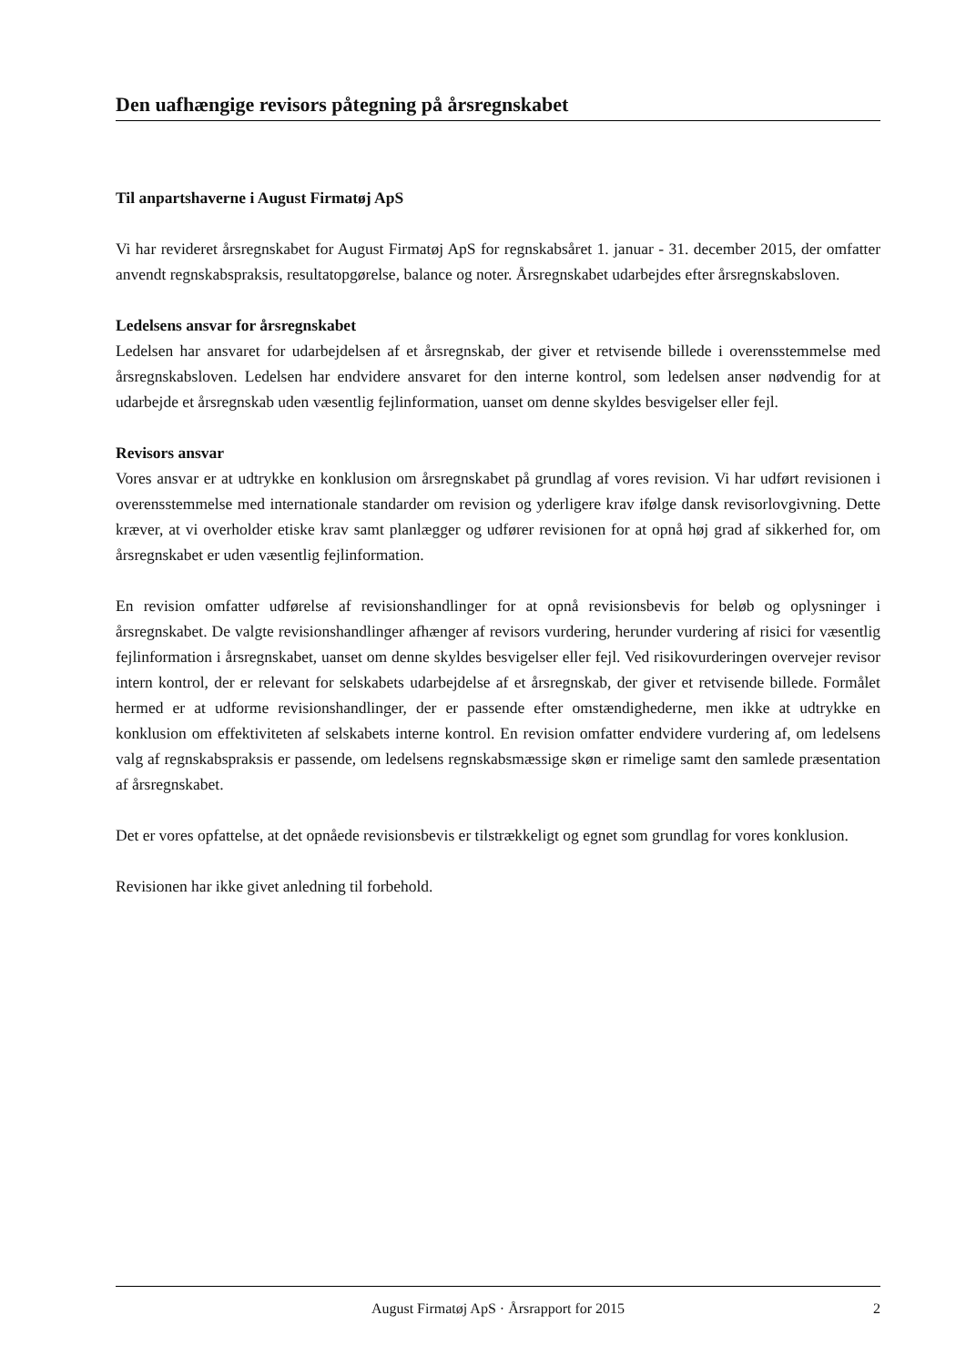Den uafhængige revisors påtegning på årsregnskabet
Til anpartshaverne i August Firmatøj ApS
Vi har revideret årsregnskabet for August Firmatøj ApS for regnskabsåret 1. januar - 31. december 2015, der omfatter anvendt regnskabspraksis, resultatopgørelse, balance og noter. Årsregnskabet udarbejdes efter årsregnskabsloven.
Ledelsens ansvar for årsregnskabet
Ledelsen har ansvaret for udarbejdelsen af et årsregnskab, der giver et retvisende billede i overensstemmelse med årsregnskabsloven. Ledelsen har endvidere ansvaret for den interne kontrol, som ledelsen anser nødvendig for at udarbejde et årsregnskab uden væsentlig fejlinformation, uanset om denne skyldes besvigelser eller fejl.
Revisors ansvar
Vores ansvar er at udtrykke en konklusion om årsregnskabet på grundlag af vores revision. Vi har udført revisionen i overensstemmelse med internationale standarder om revision og yderligere krav ifølge dansk revisorlovgivning. Dette kræver, at vi overholder etiske krav samt planlægger og udfører revisionen for at opnå høj grad af sikkerhed for, om årsregnskabet er uden væsentlig fejlinformation.
En revision omfatter udførelse af revisionshandlinger for at opnå revisionsbevis for beløb og oplysninger i årsregnskabet. De valgte revisionshandlinger afhænger af revisors vurdering, herunder vurdering af risici for væsentlig fejlinformation i årsregnskabet, uanset om denne skyldes besvigelser eller fejl. Ved risikovurderingen overvejer revisor intern kontrol, der er relevant for selskabets udarbejdelse af et årsregnskab, der giver et retvisende billede. Formålet hermed er at udforme revisionshandlinger, der er passende efter omstændighederne, men ikke at udtrykke en konklusion om effektiviteten af selskabets interne kontrol. En revision omfatter endvidere vurdering af, om ledelsens valg af regnskabspraksis er passende, om ledelsens regnskabsmæssige skøn er rimelige samt den samlede præsentation af årsregnskabet.
Det er vores opfattelse, at det opnåede revisionsbevis er tilstrækkeligt og egnet som grundlag for vores konklusion.
Revisionen har ikke givet anledning til forbehold.
August Firmatøj ApS · Årsrapport for 2015 2